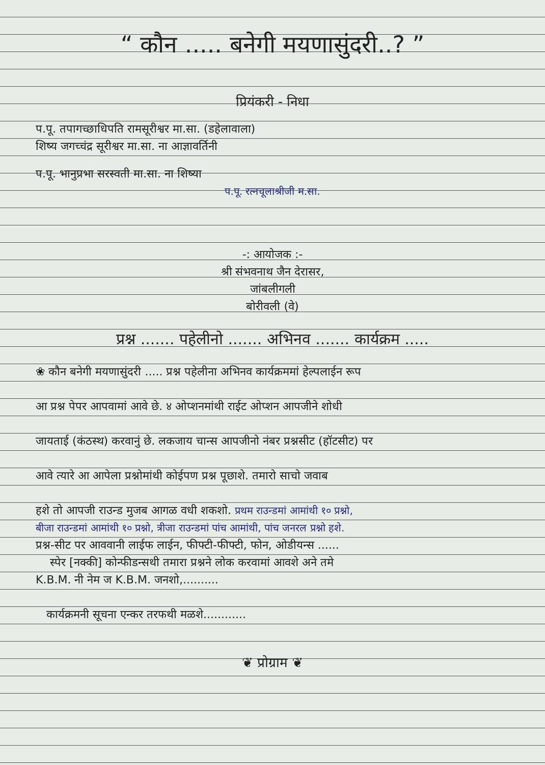“ कौन ..... बनेगी मयणासुंदरी..? ”
प्रियंकरी - निधा
प.पू. तपागच्छाधिपति रामसूरीश्वर मा.सा. (डहेलावाला)
शिष्य जगच्चंद्र सूरीश्वर मा.सा. ना आज्ञावर्तिनी
प.पू. भानुप्रभा सरस्वती मा.सा. ना शिष्या
प.पू. रत्नचूलाश्रीजी म.सा.
-: आयोजक :-
श्री संभवनाथ जैन देरासर,
जांबलीगली
बोरीवली (वे)
प्रश्न ....... पहेलीनो ....... अभिनव ....... कार्यक्रम .....
❀ कौन बनेगी मयणासुंदरी ..... प्रश्न पहेलीना अभिनव कार्यक्रममां हेल्पलाईन रूप
आ प्रश्न पेपर आपवामां आवे छे. ४ ओप्शनमांथी राईट ओप्शन आपजीने शोधी
जायताई (कंठस्थ) करवानुं छे. लकजाय चान्स आपजीनो नंबर प्रश्नसीट (हॉटसीट) पर
आवे त्यारे आ आपेला प्रश्नोमांथी कोईपण प्रश्न पूछाशे. तमारो साचो जवाब
हशे तो आपजी राउन्ड मुजब आगळ वधी शकशो. प्रथम राउन्डमां आमांथी १० प्रश्नो,
बीजा राउन्डमां आमांथी १० प्रश्नो, त्रीजा राउन्डमां पांच आमांथी, पांच जनरल प्रश्नो हशे.
प्रश्न-सीट पर आववानी लाईफ लाईन, फीफ्टी-फीफ्टी, फोन, ओडीयन्स ......
स्पेर [नक्की] कोन्फीडन्सथी तमारा प्रश्नने लोक करवामां आवशे अने तमे
K.B.M. नी नेम ज K.B.M. जनशो,..........
कार्यक्रमनी सूचना एन्कर तरफथी मळशे............
❦ प्रोग्राम ❦